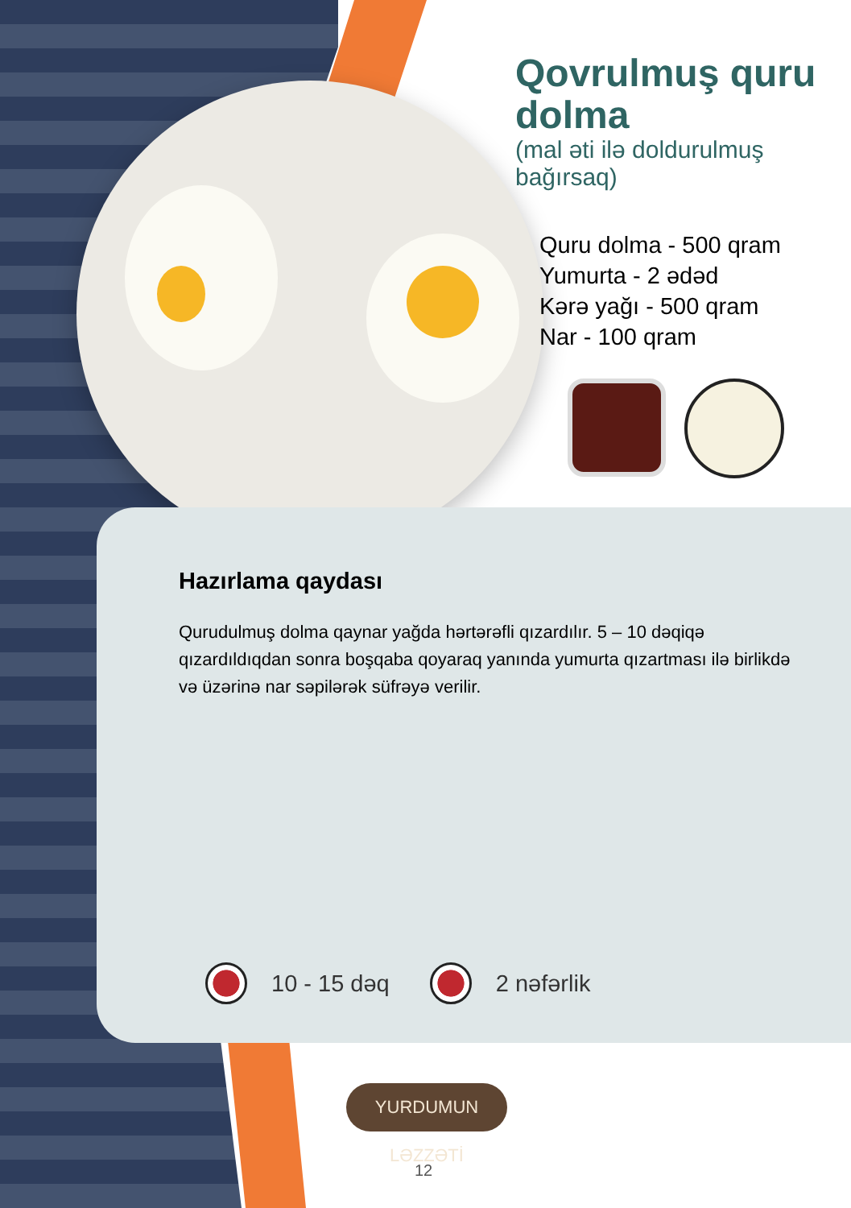Qovrulmuş quru dolma
(mal əti ilə doldurulmuş bağırsaq)
Quru dolma - 500 qram
Yumurta - 2 ədəd
Kərə yağı - 500 qram
Nar - 100 qram
Hazırlama qaydası
Qurudulmuş dolma qaynar yağda hərtərəfli qızardılır. 5 – 10 dəqiqə qızardıldıqdan sonra boşqaba qoyaraq yanında yumurta qızartması ilə birlikdə və üzərinə nar səpilərək süfrəyə verilir.
10 - 15 dəq 2 nəfərlik
YURDUMUN LƏZZƏTİ
12